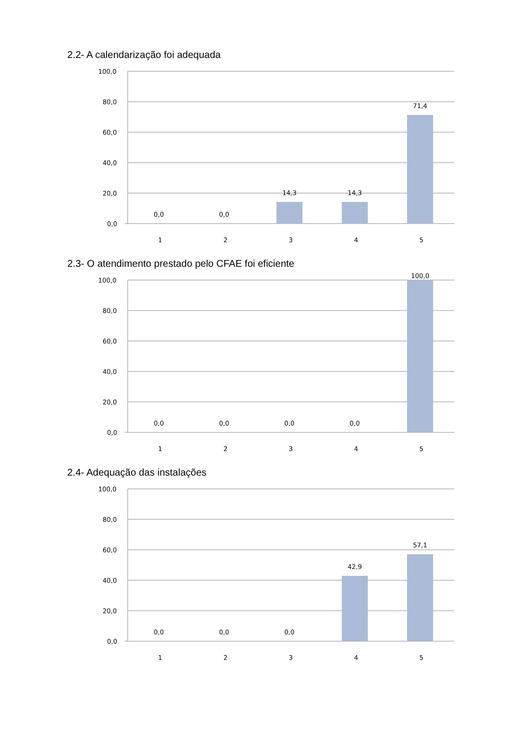2.2- A calendarização foi adequada
100,0
80,0
60,0
40,0
20,0
0,0
0,0
0,0
14,3
14,3
71,4
1
2
3
4
5
2.3- O atendimento prestado pelo CFAE foi eficiente
100,0
80,0
60,0
40,0
20,0
0,0
0,0
0,0
0,0
0,0
100,0
1
2
3
4
5
2.4- Adequação das instalações
100,0
80,0
60,0
40,0
20,0
0,0
0,0
0,0
0,0
42,9
57,1
1
2
3
4
5